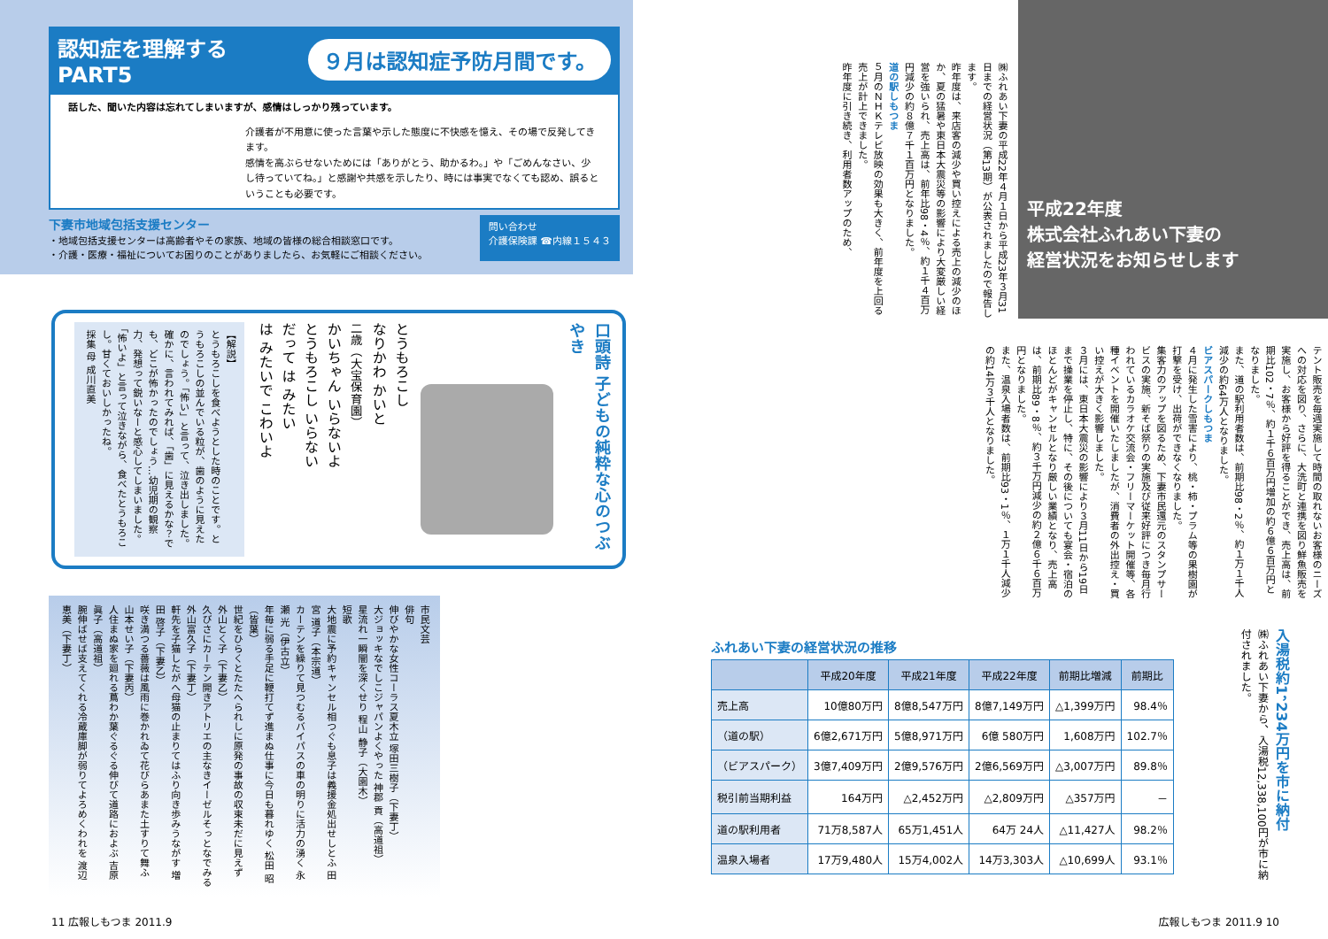認知症を理解する
PART5
９月は認知症予防月間です。
話した、聞いた内容は忘れてしまいますが、感情はしっかり残っています。
介護者が不用意に使った言葉や示した態度に不快感を憶え、その場で反発してきます。
感情を高ぶらせないためには「ありがとう、助かるわ。」や「ごめんなさい、少し待っていてね。」と感謝や共感を示したり、時には事実でなくても認め、誤るということも必要です。
下妻市地域包括支援センター
・地域包括支援センターは高齢者やその家族、地域の皆様の総合相談窓口です。
・介護・医療・福祉についてお困りのことがありましたら、お気軽にご相談ください。
問い合わせ
介護保険課 ☎内線１５４３
口頭詩 子どもの純粋な心のつぶやき
とうもろこし
なりかわ かいと
二歳（大宝保育園）
かいちゃん いらないよ
とうもろこし いらない
だって は みたい
は みたいで こわいよ
【解説】
とうもろこしを食べようとした時のことです。とうもろこしの並んでいる粒が、歯のように見えたのでしょう。「怖い」と言って、泣き出しました。確かに、言われてみれば、「歯」に見えるかな？でも、どこが怖かったのでしょう…幼児期の観察力、発想って鋭いなーと感心してしまいました。「怖いよ」と言って泣きながら、食べたとうもろこし。甘くておいしかったね。
採集 母 成川直美
市民文芸
俳句
伸びやかな女性コーラス夏木立 塚田三樹子（下妻丁）
大ジョッキなでしこジャパンよくやった 神郡 貢（高道祖）
星流れ一瞬闇を深くせり 程山 静子（大園木）
短歌
大地震に予約キャンセル相つぐも息子は義援金処出せしとふ 田宮 道子（本宗道）
カーテンを繰りて見つむるバイパスの車の明りに活力の湧く 永瀬 光（伊古立）
年毎に弱る手足に鞭打てず進まぬ仕事に今日も暮れゆく 松田 昭（皆葉）
世紀をひらくとたたへられしに原発の事故の収束未だに見えず 外山とく子（下妻乙）
久びさにカーテン開きアトリエの主なきイーゼルそっとなでみる 外山富久子（下妻丁）
軒先を子猫したがへ母猫の止まりてはふり向き歩みうながす 増田 啓子（下妻乙）
咲き満つる薔薇は風雨に巻かれゐて花びらあまた土すりて舞ふ 山本せい子（下妻丙）
人住まぬ家を廻れる蔦わか葉ぐるぐる伸びて道路におよぶ 吉原 眞子（高道祖）
腕伸ばせば支えてくれる冷蔵庫脚が弱りてよろめくわれを 渡辺 恵美（下妻丁）
11 広報しもつま 2011.9
平成22年度
株式会社ふれあい下妻の
経営状況をお知らせします
㈱ふれあい下妻の平成22年４月１日から平成23年３月31日までの経営状況（第13期）が公表されましたので報告します。
昨年度は、来店客の減少や買い控えによる売上の減少のほか、夏の猛暑や東日本大震災等の影響により大変厳しい経営を強いられ、売上高は、前年比98・4％、約１千４百万円減少の約８億７千１百万円となりました。
道の駅しもつま
５月のＮＨＫテレビ放映の効果も大きく、前年度を上回る売上が計上できました。
昨年度に引き続き、利用者数アップのため、
テント販売を毎週実施して時間の取れないお客様のニーズへの対応を図り、さらに、大洗町と連携を図り鮮魚販売を実施し、お客様から好評を得ることができ、売上高は、前期比102・7％、約１千６百万円増加の約６億６百万円となりました。
また、道の駅利用者数は、前期比98・2％、約１万１千人減少の約64万人となりました。
ビアスパークしもつま
４月に発生した雪害により、桃・柿・プラム等の果樹園が打撃を受け、出荷ができなくなりました。
集客力のアップを図るため、下妻市民還元のスタンプサービスの実施、新そば祭りの実施及び従来好評につき毎月行われているカラオケ交流会・フリーマーケット開催等、各種イベントを開催いたしましたが、消費者の外出控え・買い控えが大きく影響しました。
３月には、東日本大震災の影響により３月11日から19日まで操業を停止し、特に、その後についても宴会・宿泊のほとんどがキャンセルとなり厳しい業績となり、売上高は、前期比89・8％、約３千万円減少の約２億６千６百万円となりました。
また、温泉入場者数は、前期比93・1％、１万１千人減少の約14万３千人となりました。
ふれあい下妻の経営状況の推移
| | 平成20年度 | 平成21年度 | 平成22年度 | 前期比増減 | 前期比 |
| --- | --- | --- | --- | --- | --- |
| 売上高 | 10億80万円 | 8億8,547万円 | 8億7,149万円 | △1,399万円 | 98.4％ |
| （道の駅） | 6億2,671万円 | 5億8,971万円 | 6億 580万円 | 1,608万円 | 102.7％ |
| （ビアスパーク） | 3億7,409万円 | 2億9,576万円 | 2億6,569万円 | △3,007万円 | 89.8％ |
| 税引前当期利益 | 164万円 | △2,452万円 | △2,809万円 | △357万円 | － |
| 道の駅利用者 | 71万8,587人 | 65万1,451人 | 64万 24人 | △11,427人 | 98.2％ |
| 温泉入場者 | 17万9,480人 | 15万4,002人 | 14万3,303人 | △10,699人 | 93.1％ |
入湯税約1，234万円を市に納付
㈱ふれあい下妻から、入湯税12,338,100円が市に納付されました。
広報しもつま 2011.9 10